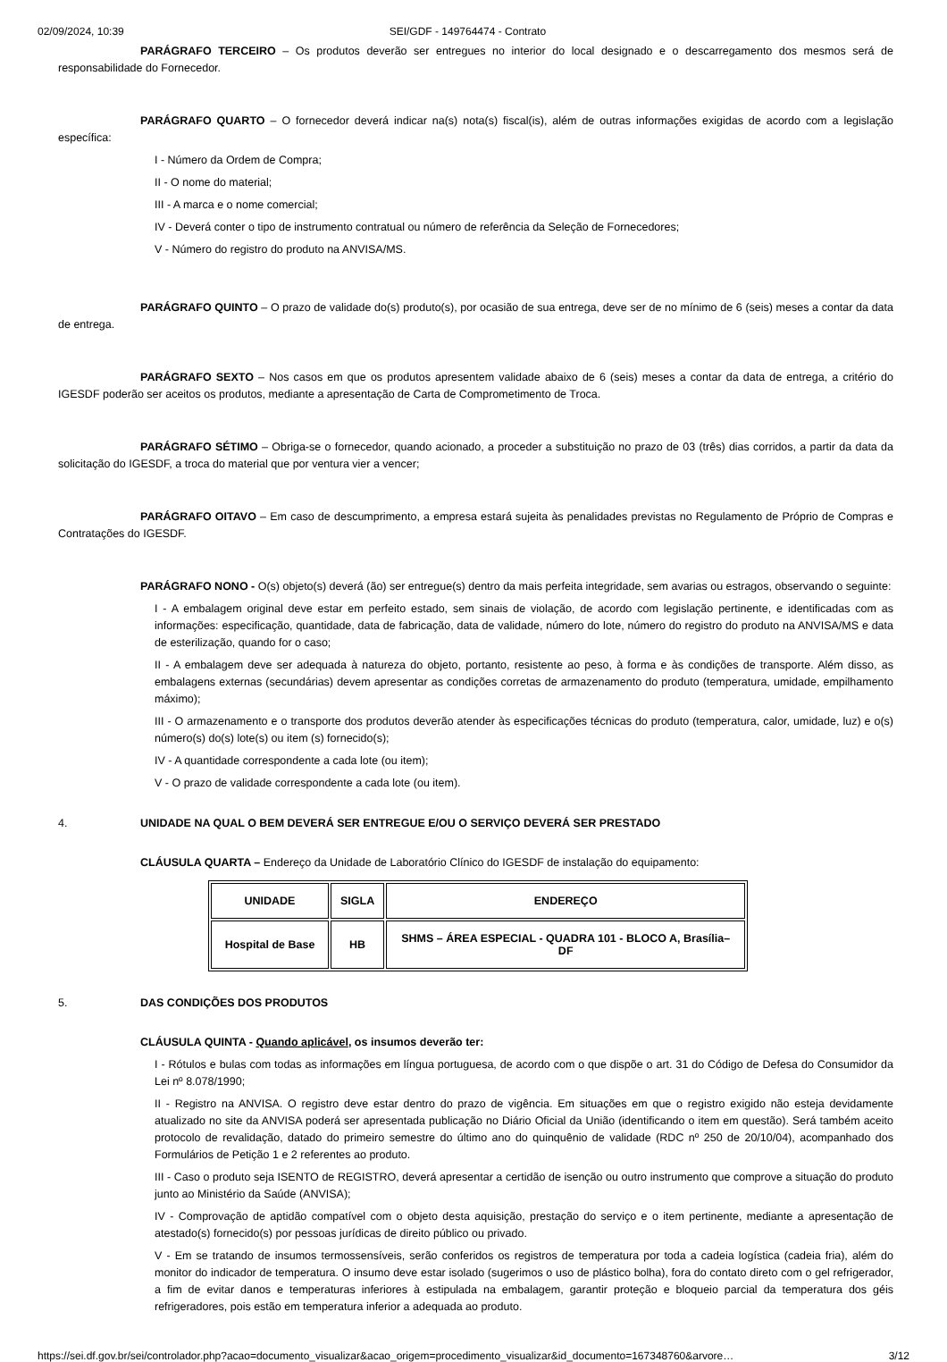02/09/2024, 10:39 SEI/GDF - 149764474 - Contrato
PARÁGRAFO TERCEIRO – Os produtos deverão ser entregues no interior do local designado e o descarregamento dos mesmos será de responsabilidade do Fornecedor.
PARÁGRAFO QUARTO – O fornecedor deverá indicar na(s) nota(s) fiscal(is), além de outras informações exigidas de acordo com a legislação específica:
I - Número da Ordem de Compra;
II - O nome do material;
III - A marca e o nome comercial;
IV - Deverá conter o tipo de instrumento contratual ou número de referência da Seleção de Fornecedores;
V - Número do registro do produto na ANVISA/MS.
PARÁGRAFO QUINTO – O prazo de validade do(s) produto(s), por ocasião de sua entrega, deve ser de no mínimo de 6 (seis) meses a contar da data de entrega.
PARÁGRAFO SEXTO – Nos casos em que os produtos apresentem validade abaixo de 6 (seis) meses a contar da data de entrega, a critério do IGESDF poderão ser aceitos os produtos, mediante a apresentação de Carta de Comprometimento de Troca.
PARÁGRAFO SÉTIMO – Obriga-se o fornecedor, quando acionado, a proceder a substituição no prazo de 03 (três) dias corridos, a partir da data da solicitação do IGESDF, a troca do material que por ventura vier a vencer;
PARÁGRAFO OITAVO – Em caso de descumprimento, a empresa estará sujeita às penalidades previstas no Regulamento de Próprio de Compras e Contratações do IGESDF.
PARÁGRAFO NONO - O(s) objeto(s) deverá (ão) ser entregue(s) dentro da mais perfeita integridade, sem avarias ou estragos, observando o seguinte:
I - A embalagem original deve estar em perfeito estado, sem sinais de violação, de acordo com legislação pertinente, e identificadas com as informações: especificação, quantidade, data de fabricação, data de validade, número do lote, número do registro do produto na ANVISA/MS e data de esterilização, quando for o caso;
II - A embalagem deve ser adequada à natureza do objeto, portanto, resistente ao peso, à forma e às condições de transporte. Além disso, as embalagens externas (secundárias) devem apresentar as condições corretas de armazenamento do produto (temperatura, umidade, empilhamento máximo);
III - O armazenamento e o transporte dos produtos deverão atender às especificações técnicas do produto (temperatura, calor, umidade, luz) e o(s) número(s) do(s) lote(s) ou item (s) fornecido(s);
IV - A quantidade correspondente a cada lote (ou item);
V - O prazo de validade correspondente a cada lote (ou item).
4. UNIDADE NA QUAL O BEM DEVERÁ SER ENTREGUE E/OU O SERVIÇO DEVERÁ SER PRESTADO
CLÁUSULA QUARTA – Endereço da Unidade de Laboratório Clínico do IGESDF de instalação do equipamento:
| UNIDADE | SIGLA | ENDEREÇO |
| --- | --- | --- |
| Hospital de Base | HB | SHMS – ÁREA ESPECIAL - QUADRA 101 - BLOCO A, Brasília–DF |
5. DAS CONDIÇÕES DOS PRODUTOS
CLÁUSULA QUINTA - Quando aplicável, os insumos deverão ter:
I - Rótulos e bulas com todas as informações em língua portuguesa, de acordo com o que dispõe o art. 31 do Código de Defesa do Consumidor da Lei nº 8.078/1990;
II - Registro na ANVISA. O registro deve estar dentro do prazo de vigência. Em situações em que o registro exigido não esteja devidamente atualizado no site da ANVISA poderá ser apresentada publicação no Diário Oficial da União (identificando o item em questão). Será também aceito protocolo de revalidação, datado do primeiro semestre do último ano do quinquênio de validade (RDC nº 250 de 20/10/04), acompanhado dos Formulários de Petição 1 e 2 referentes ao produto.
III - Caso o produto seja ISENTO de REGISTRO, deverá apresentar a certidão de isenção ou outro instrumento que comprove a situação do produto junto ao Ministério da Saúde (ANVISA);
IV - Comprovação de aptidão compatível com o objeto desta aquisição, prestação do serviço e o item pertinente, mediante a apresentação de atestado(s) fornecido(s) por pessoas jurídicas de direito público ou privado.
V - Em se tratando de insumos termossensíveis, serão conferidos os registros de temperatura por toda a cadeia logística (cadeia fria), além do monitor do indicador de temperatura. O insumo deve estar isolado (sugerimos o uso de plástico bolha), fora do contato direto com o gel refrigerador, a fim de evitar danos e temperaturas inferiores à estipulada na embalagem, garantir proteção e bloqueio parcial da temperatura dos géis refrigeradores, pois estão em temperatura inferior a adequada ao produto.
https://sei.df.gov.br/sei/controlador.php?acao=documento_visualizar&acao_origem=procedimento_visualizar&id_documento=167348760&arvore… 3/12